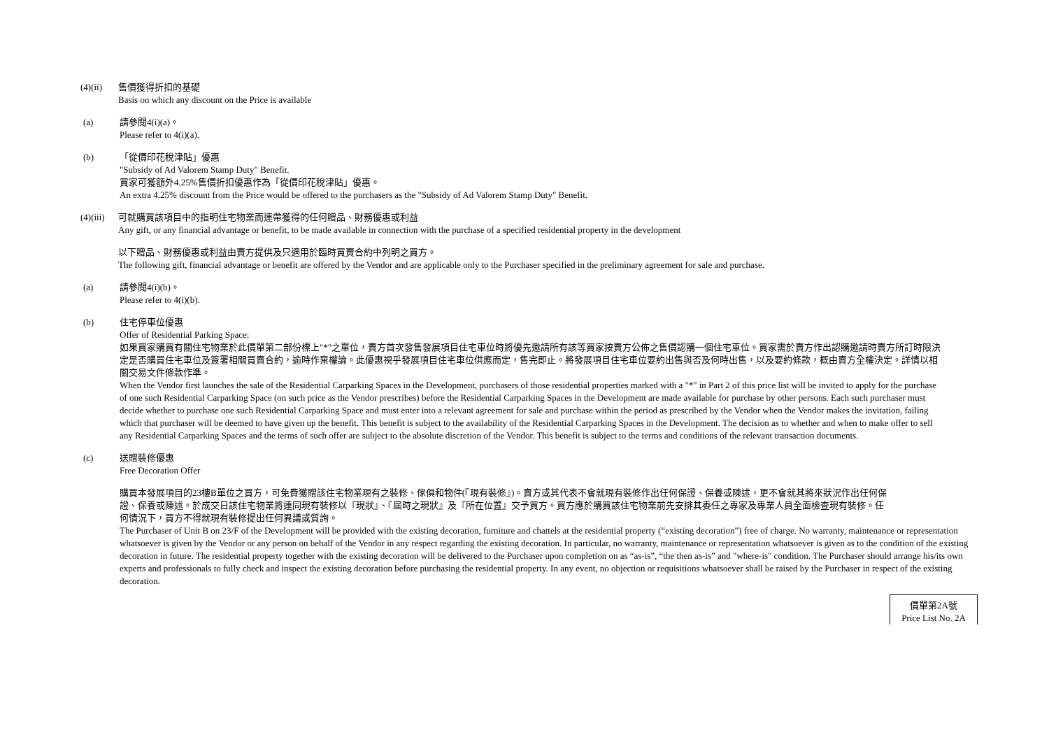(4)(ii)
售價獲得折扣的基礎
Basis on which any discount on the Price is available
(a) 請參閱4(i)(a)。
Please refer to 4(i)(a).
(b) 「從價印花稅津貼」優惠
"Subsidy of Ad Valorem Stamp Duty" Benefit.
買家可獲額外4.25%售價折扣優惠作為「從價印花稅津貼」優惠。
An extra 4.25% discount from the Price would be offered to the purchasers as the "Subsidy of Ad Valorem Stamp Duty" Benefit.
(4)(iii)
可就購買該項目中的指明住宅物業而連帶獲得的任何贈品、財務優惠或利益
Any gift, or any financial advantage or benefit, to be made available in connection with the purchase of a specified residential property in the development
以下贈品、財務優惠或利益由賣方提供及只適用於臨時買賣合約中列明之買方。
The following gift, financial advantage or benefit are offered by the Vendor and are applicable only to the Purchaser specified in the preliminary agreement for sale and purchase.
(a) 請參閱4(i)(b)。
Please refer to 4(i)(b).
(b) 住宅停車位優惠
Offer of Residential Parking Space:
如果買家購買有關住宅物業於此價單第二部份標上"*"之單位，賣方首次發售發展項目住宅車位時將優先邀請所有該等買家按賣方公佈之售價認購一個住宅車位。買家需於賣方作出認購邀請時賣方所訂時限決定是否購買住宅車位及簽署相關買賣合約，逾時作棄權論。此優惠視乎發展項目住宅車位供應而定，售完即止。將發展項目住宅車位要約出售與否及何時出售，以及要約條款，概由賣方全權決定。詳情以相關交易文件條款作準。
When the Vendor first launches the sale of the Residential Carparking Spaces in the Development, purchasers of those residential properties marked with a "*" in Part 2 of this price list will be invited to apply for the purchase of one such Residential Carparking Space (on such price as the Vendor prescribes) before the Residential Carparking Spaces in the Development are made available for purchase by other persons. Each such purchaser must decide whether to purchase one such Residential Carparking Space and must enter into a relevant agreement for sale and purchase within the period as prescribed by the Vendor when the Vendor makes the invitation, failing which that purchaser will be deemed to have given up the benefit. This benefit is subject to the availability of the Residential Carparking Spaces in the Development. The decision as to whether and when to make offer to sell any Residential Carparking Spaces and the terms of such offer are subject to the absolute discretion of the Vendor. This benefit is subject to the terms and conditions of the relevant transaction documents.
(c) 送贈裝修優惠
Free Decoration Offer
購買本發展項目的23樓B單位之買方，可免費獲贈該住宅物業現有之裝修、傢俱和物件(『現有裝修』)。賣方或其代表不會就現有裝修作出任何保證、保養或陳述，更不會就其將來狀況作出任何保證、保養或陳述。於成交日該住宅物業將連同現有裝修以『現狀』、『屆時之現狀』及『所在位置』交予買方。買方應於購買該住宅物業前先安排其委任之專家及專業人員全面檢查現有裝修。任何情況下，買方不得就現有裝修提出任何異議或質詢。
The Purchaser of Unit B on 23/F of the Development will be provided with the existing decoration, furniture and chattels at the residential property (“existing decoration”) free of charge. No warranty, maintenance or representation whatsoever is given by the Vendor or any person on behalf of the Vendor in any respect regarding the existing decoration. In particular, no warranty, maintenance or representation whatsoever is given as to the condition of the existing decoration in future. The residential property together with the existing decoration will be delivered to the Purchaser upon completion on as “as-is”, “the then as-is” and "where-is" condition. The Purchaser should arrange his/its own experts and professionals to fully check and inspect the existing decoration before purchasing the residential property. In any event, no objection or requisitions whatsoever shall be raised by the Purchaser in respect of the existing decoration.
價單第2A號
Price List No. 2A